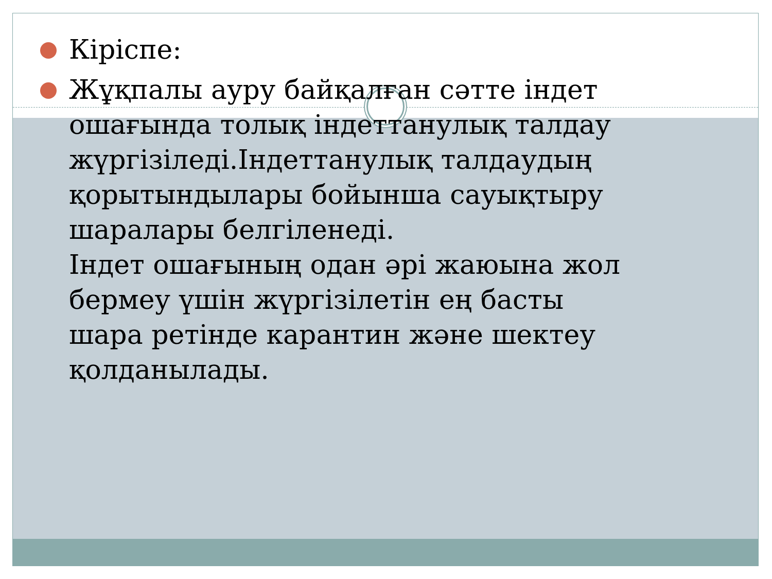Кіріспе:
Жұқпалы ауру байқалған сәтте індет ошағында толық індеттанулық талдау жүргізіледі.Індеттанулық талдаудың қорытындылары бойынша сауықтыру шаралары белгіленеді.
Індет ошағының одан әрі жаюына жол бермеу үшін жүргізілетін ең басты шара ретінде карантин және шектеу қолданылады.